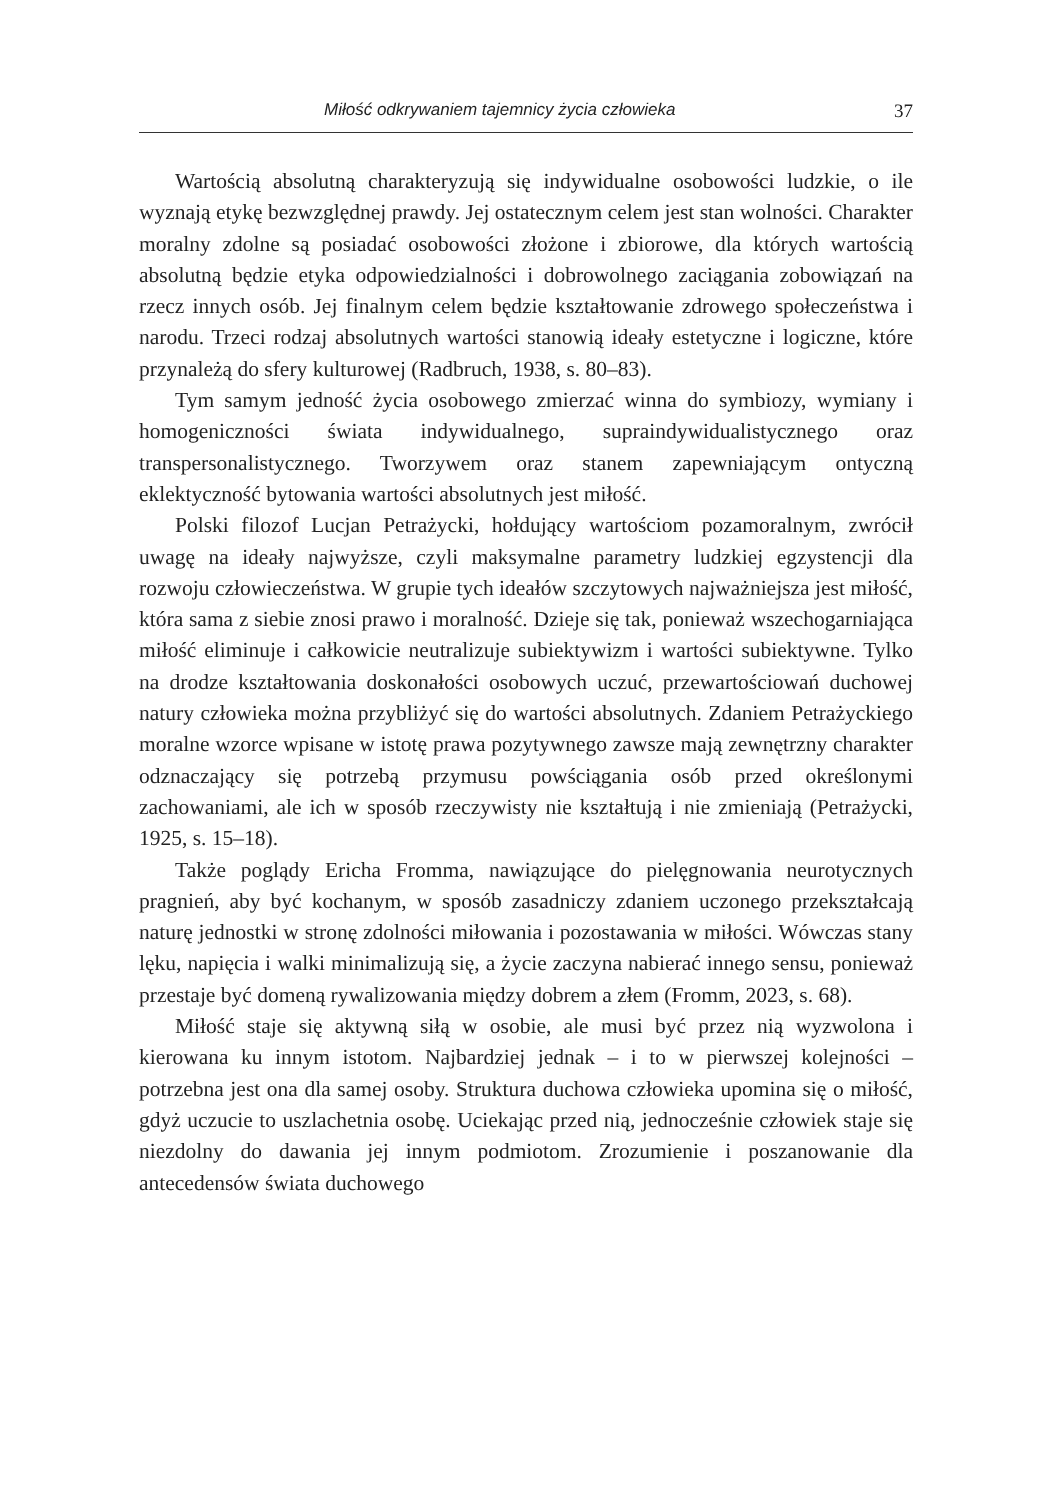Miłość odkrywaniem tajemnicy życia człowieka 37
Wartością absolutną charakteryzują się indywidualne osobowości ludzkie, o ile wyznają etykę bezwzględnej prawdy. Jej ostatecznym celem jest stan wolności. Charakter moralny zdolne są posiadać osobowości złożone i zbiorowe, dla których wartością absolutną będzie etyka odpowiedzialności i dobrowolnego zaciągania zobowiązań na rzecz innych osób. Jej finalnym celem będzie kształtowanie zdrowego społeczeństwa i narodu. Trzeci rodzaj absolutnych wartości stanowią ideały estetyczne i logiczne, które przynależą do sfery kulturowej (Radbruch, 1938, s. 80–83).
Tym samym jedność życia osobowego zmierzać winna do symbiozy, wymiany i homogeniczności świata indywidualnego, supraindywidualistycznego oraz transpersonalistycznego. Tworzywem oraz stanem zapewniającym ontyczną eklektyczność bytowania wartości absolutnych jest miłość.
Polski filozof Lucjan Petrażycki, hołdujący wartościom pozamoralnym, zwrócił uwagę na ideały najwyższe, czyli maksymalne parametry ludzkiej egzystencji dla rozwoju człowieczeństwa. W grupie tych ideałów szczytowych najważniejsza jest miłość, która sama z siebie znosi prawo i moralność. Dzieje się tak, ponieważ wszechogarniająca miłość eliminuje i całkowicie neutralizuje subiektywizm i wartości subiektywne. Tylko na drodze kształtowania doskonałości osobowych uczuć, przewartościowań duchowej natury człowieka można przybliżyć się do wartości absolutnych. Zdaniem Petrażyckiego moralne wzorce wpisane w istotę prawa pozytywnego zawsze mają zewnętrzny charakter odznaczający się potrzebą przymusu powściągania osób przed określonymi zachowaniami, ale ich w sposób rzeczywisty nie kształtują i nie zmieniają (Petrażycki, 1925, s. 15–18).
Także poglądy Ericha Fromma, nawiązujące do pielęgnowania neurotycznych pragnień, aby być kochanym, w sposób zasadniczy zdaniem uczonego przekształcają naturę jednostki w stronę zdolności miłowania i pozostawania w miłości. Wówczas stany lęku, napięcia i walki minimalizują się, a życie zaczyna nabierać innego sensu, ponieważ przestaje być domeną rywalizowania między dobrem a złem (Fromm, 2023, s. 68).
Miłość staje się aktywną siłą w osobie, ale musi być przez nią wyzwolona i kierowana ku innym istotom. Najbardziej jednak – i to w pierwszej kolejności – potrzebna jest ona dla samej osoby. Struktura duchowa człowieka upomina się o miłość, gdyż uczucie to uszlachetnia osobę. Uciekając przed nią, jednocześnie człowiek staje się niezdolny do dawania jej innym podmiotom. Zrozumienie i poszanowanie dla antecedensów świata duchowego